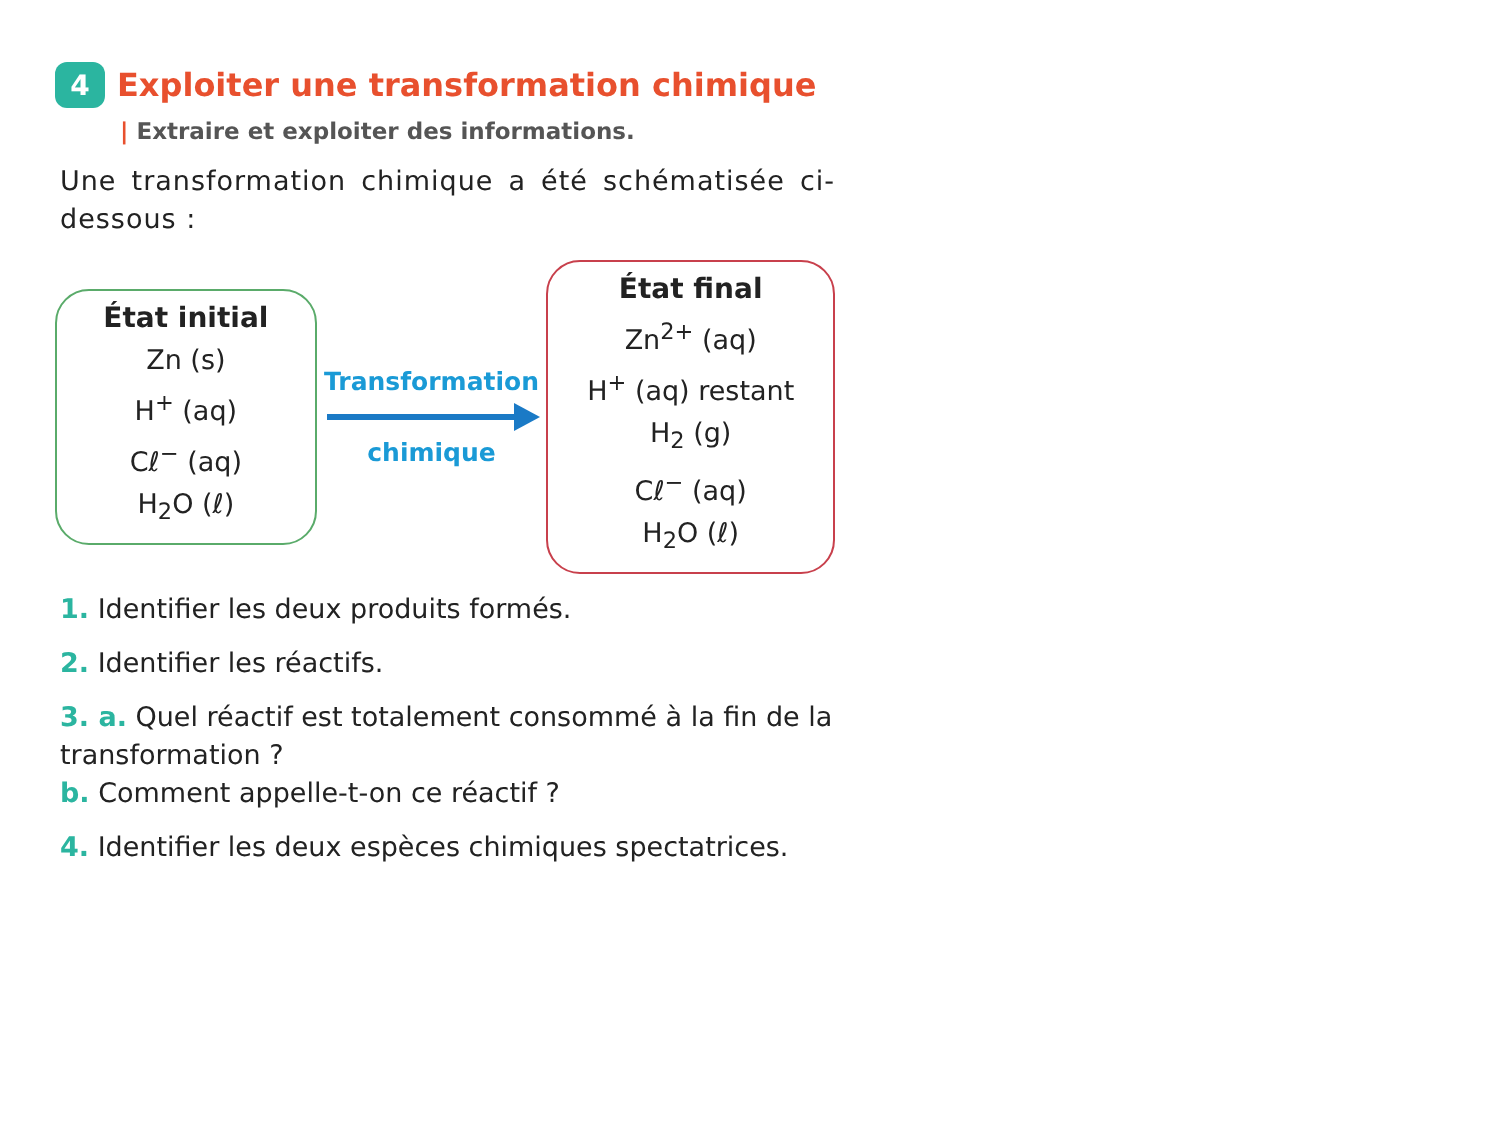4
Exploiter une transformation chimique
| Extraire et exploiter des informations.
Une transformation chimique a été schématisée ci-dessous :
État initial
Zn (s)
H<sup>+</sup> (aq)
Cℓ<sup>−</sup> (aq)
H<sub>2</sub>O (ℓ)
Transformation
chimique
État final
Zn<sup>2+</sup> (aq)
H<sup>+</sup> (aq) restant
H<sub>2</sub> (g)
Cℓ<sup>−</sup> (aq)
H<sub>2</sub>O (ℓ)
1. Identifier les deux produits formés.
2. Identifier les réactifs.
3. a. Quel réactif est totalement consommé à la fin de la transformation ?
b. Comment appelle-t-on ce réactif ?
4. Identifier les deux espèces chimiques spectatrices.